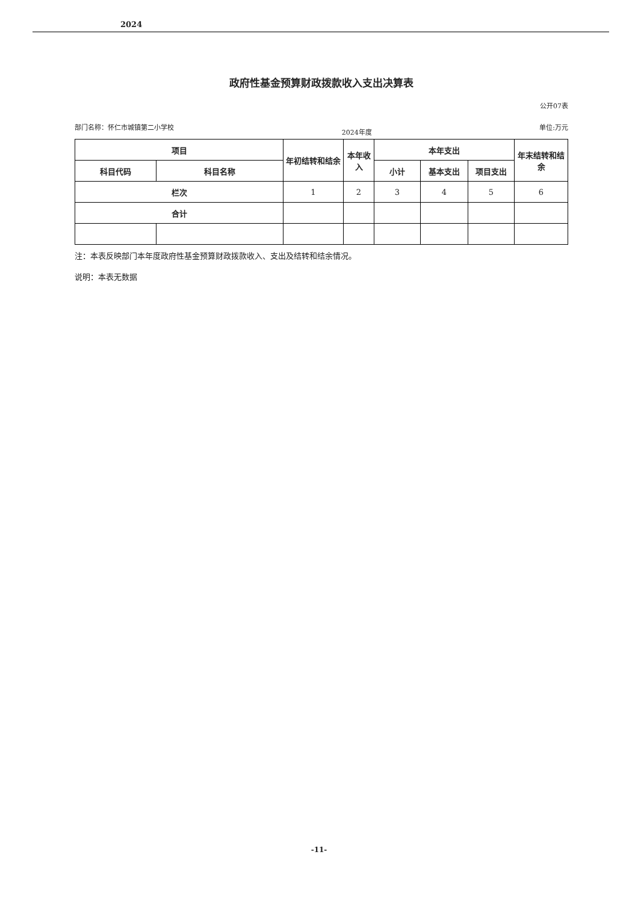2024
政府性基金预算财政拨款收入支出决算表
公开07表
部门名称：怀仁市城镇第二小学校 2024年度 单位:万元
| 项目 | | 年初结转和结余 | 本年收入 | 本年支出 | | | 年末结转和结余 |
| --- | --- | --- | --- | --- | --- | --- | --- |
| 科目代码 | 科目名称 | | | 小计 | 基本支出 | 项目支出 | |
| 栏次 | | 1 | 2 | 3 | 4 | 5 | 6 |
| 合计 | | | | | | | |
注：本表反映部门本年度政府性基金预算财政拨款收入、支出及结转和结余情况。
说明：本表无数据
-11-